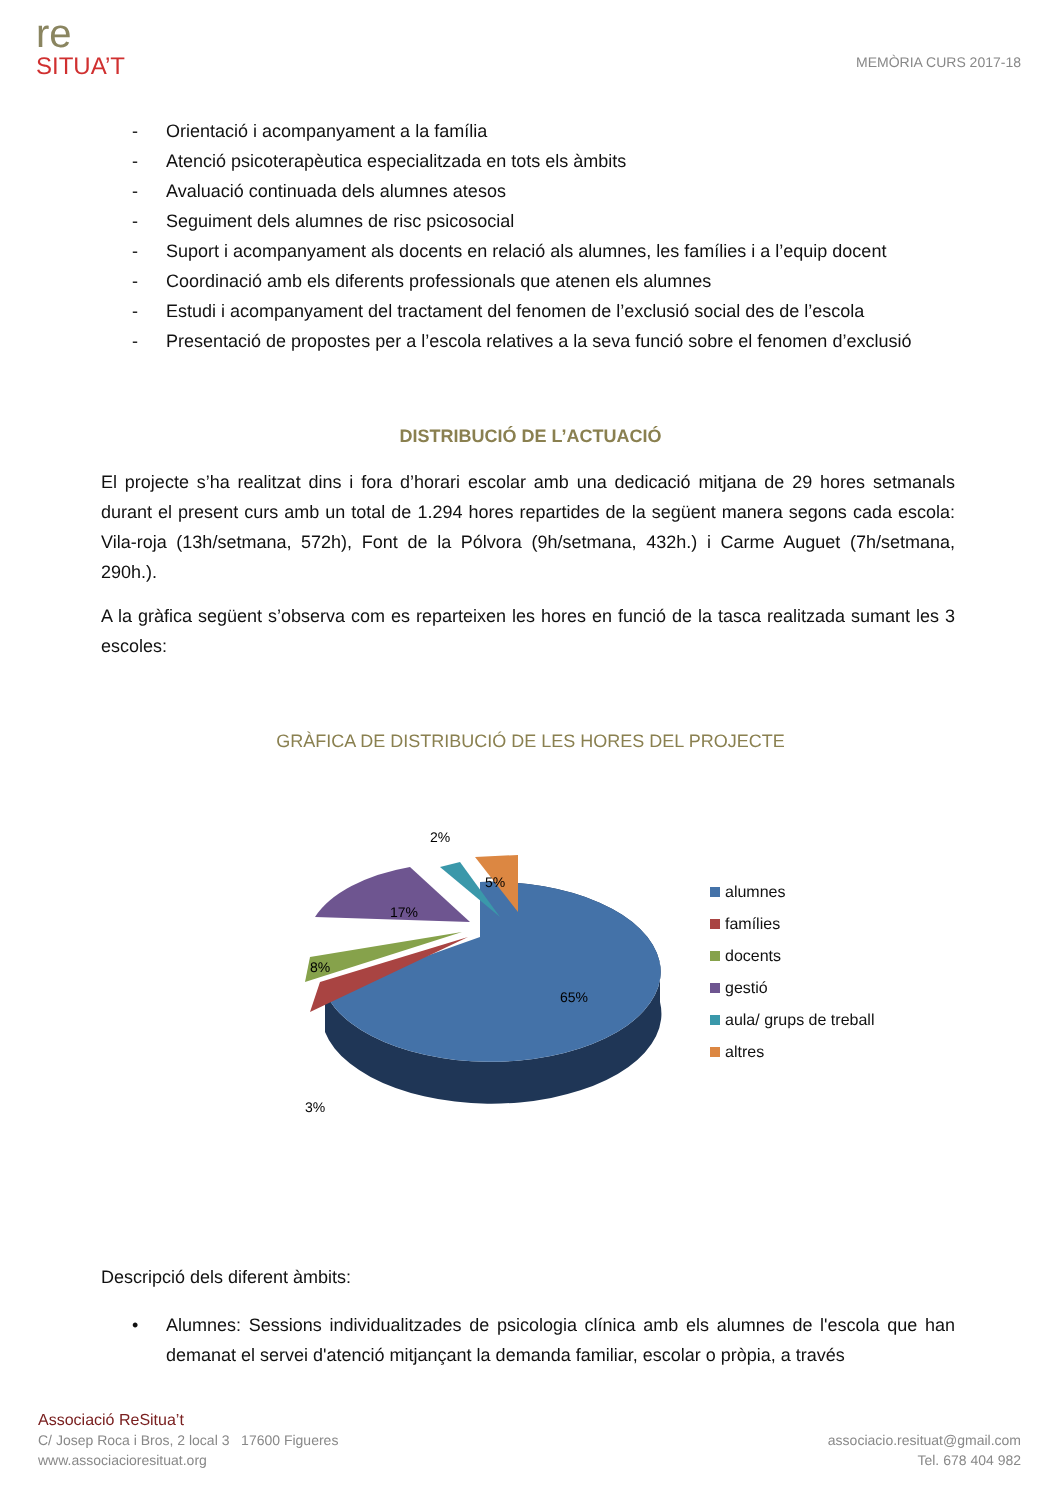re
SITUA’T
MEMÒRIA CURS 2017-18
- Orientació i acompanyament a la família
- Atenció psicoterapèutica especialitzada en tots els àmbits
- Avaluació continuada dels alumnes atesos
- Seguiment dels alumnes de risc psicosocial
- Suport i acompanyament als docents en relació als alumnes, les famílies i a l’equip docent
- Coordinació amb els diferents professionals que atenen els alumnes
- Estudi i acompanyament del tractament del fenomen de l’exclusió social des de l’escola
- Presentació de propostes per a l’escola relatives a la seva funció sobre el fenomen d’exclusió
DISTRIBUCIÓ DE L’ACTUACIÓ
El projecte s’ha realitzat dins i fora d’horari escolar amb una dedicació mitjana de 29 hores setmanals durant el present curs amb un total de 1.294 hores repartides de la següent manera segons cada escola: Vila-roja (13h/setmana, 572h), Font de la Pólvora (9h/setmana, 432h.) i Carme Auguet (7h/setmana, 290h.).
A la gràfica següent s’observa com es reparteixen les hores en funció de la tasca realitzada sumant les 3 escoles:
GRÀFICA DE DISTRIBUCIÓ DE LES HORES DEL PROJECTE
65%
3%
8%
17%
2%
5%
alumnes
famílies
docents
gestió
aula/ grups de treball
altres
Descripció dels diferent àmbits:
• Alumnes: Sessions individualitzades de psicologia clínica amb els alumnes de l'escola que han demanat el servei d'atenció mitjançant la demanda familiar, escolar o pròpia, a través
Associació ReSitua’t
C/ Josep Roca i Bros, 2 local 3 17600 Figueres
www.associacioresituat.org
associacio.resituat@gmail.com
Tel. 678 404 982